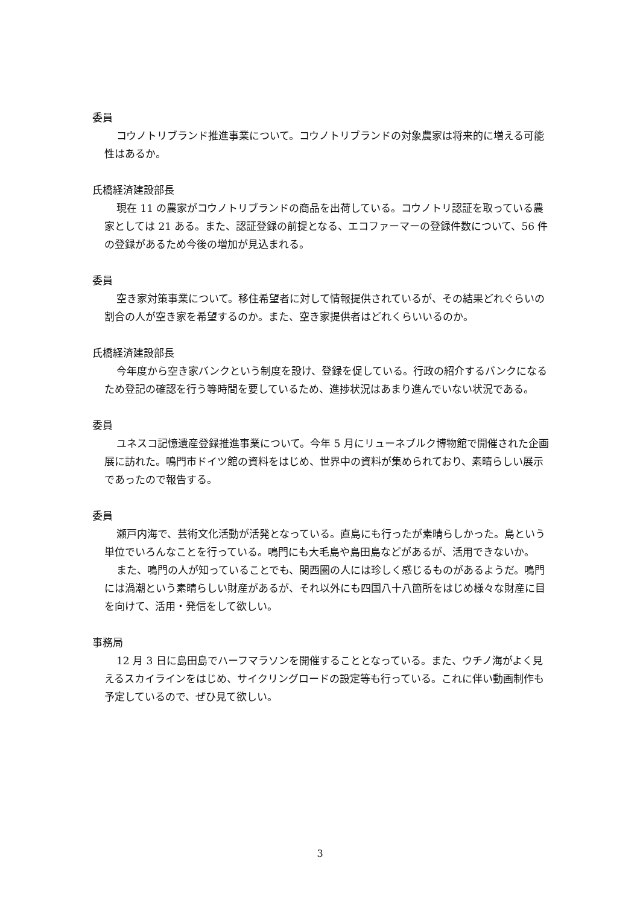委員
コウノトリブランド推進事業について。コウノトリブランドの対象農家は将来的に増える可能性はあるか。
氏橋経済建設部長
現在 11 の農家がコウノトリブランドの商品を出荷している。コウノトリ認証を取っている農家としては 21 ある。また、認証登録の前提となる、エコファーマーの登録件数について、56 件の登録があるため今後の増加が見込まれる。
委員
空き家対策事業について。移住希望者に対して情報提供されているが、その結果どれぐらいの割合の人が空き家を希望するのか。また、空き家提供者はどれくらいいるのか。
氏橋経済建設部長
今年度から空き家バンクという制度を設け、登録を促している。行政の紹介するバンクになるため登記の確認を行う等時間を要しているため、進捗状況はあまり進んでいない状況である。
委員
ユネスコ記憶遺産登録推進事業について。今年 5 月にリューネブルク博物館で開催された企画展に訪れた。鳴門市ドイツ館の資料をはじめ、世界中の資料が集められており、素晴らしい展示であったので報告する。
委員
瀬戸内海で、芸術文化活動が活発となっている。直島にも行ったが素晴らしかった。島という単位でいろんなことを行っている。鳴門にも大毛島や島田島などがあるが、活用できないか。
また、鳴門の人が知っていることでも、関西圏の人には珍しく感じるものがあるようだ。鳴門には渦潮という素晴らしい財産があるが、それ以外にも四国八十八箇所をはじめ様々な財産に目を向けて、活用・発信をして欲しい。
事務局
12 月 3 日に島田島でハーフマラソンを開催することとなっている。また、ウチノ海がよく見えるスカイラインをはじめ、サイクリングロードの設定等も行っている。これに伴い動画制作も予定しているので、ぜひ見て欲しい。
3